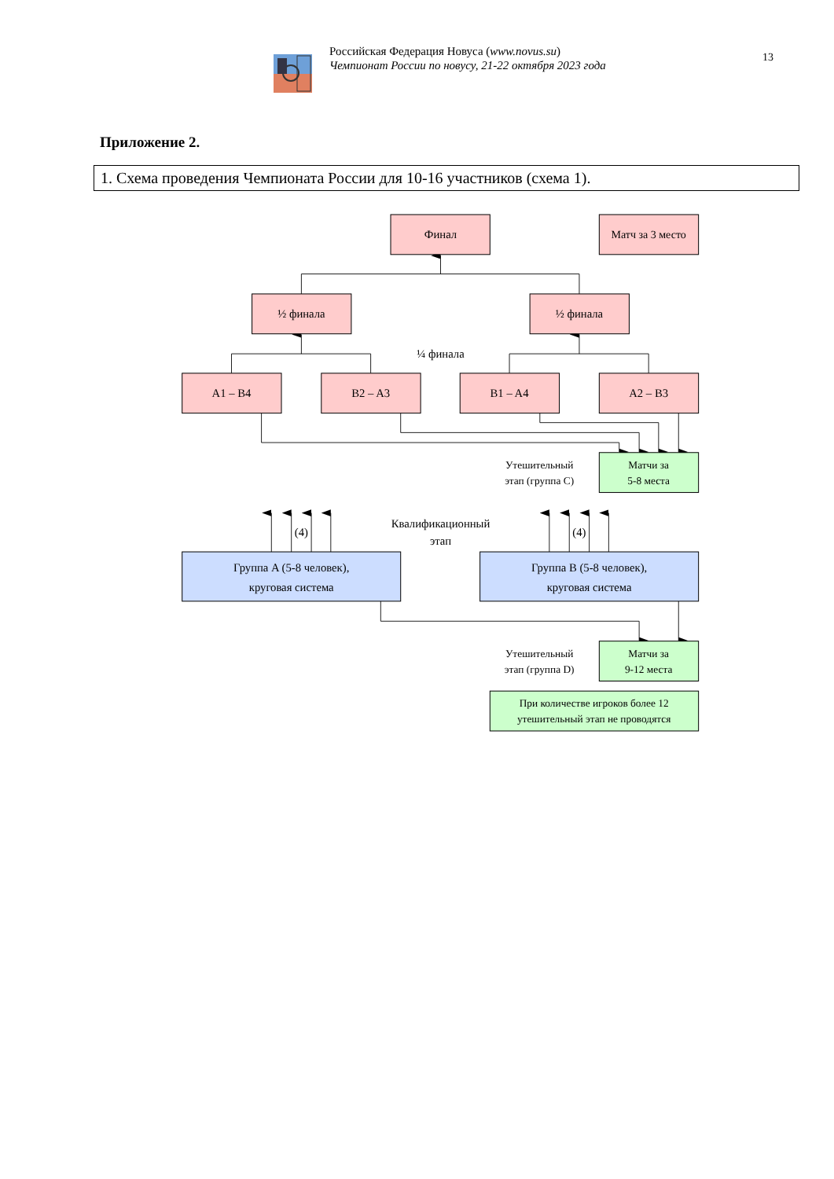Российская Федерация Новуса (www.novus.su)
Чемпионат России по новусу, 21-22 октября 2023 года
13
Приложение 2.
1. Схема проведения Чемпионата России для 10-16 участников (схема 1).
Финал
Матч за 3 место
½ финала
½ финала
¼ финала
A1 – B4
B2 – A3
B1 – A4
A2 – B3
Утешительный
этап (группа C)
Матчи за
5-8 места
(4)
Квалификационный
этап
(4)
Группа A (5-8 человек),
круговая система
Группа B (5-8 человек),
круговая система
Утешительный
этап (группа D)
Матчи за
9-12 места
При количестве игроков более 12
утешительный этап не проводятся